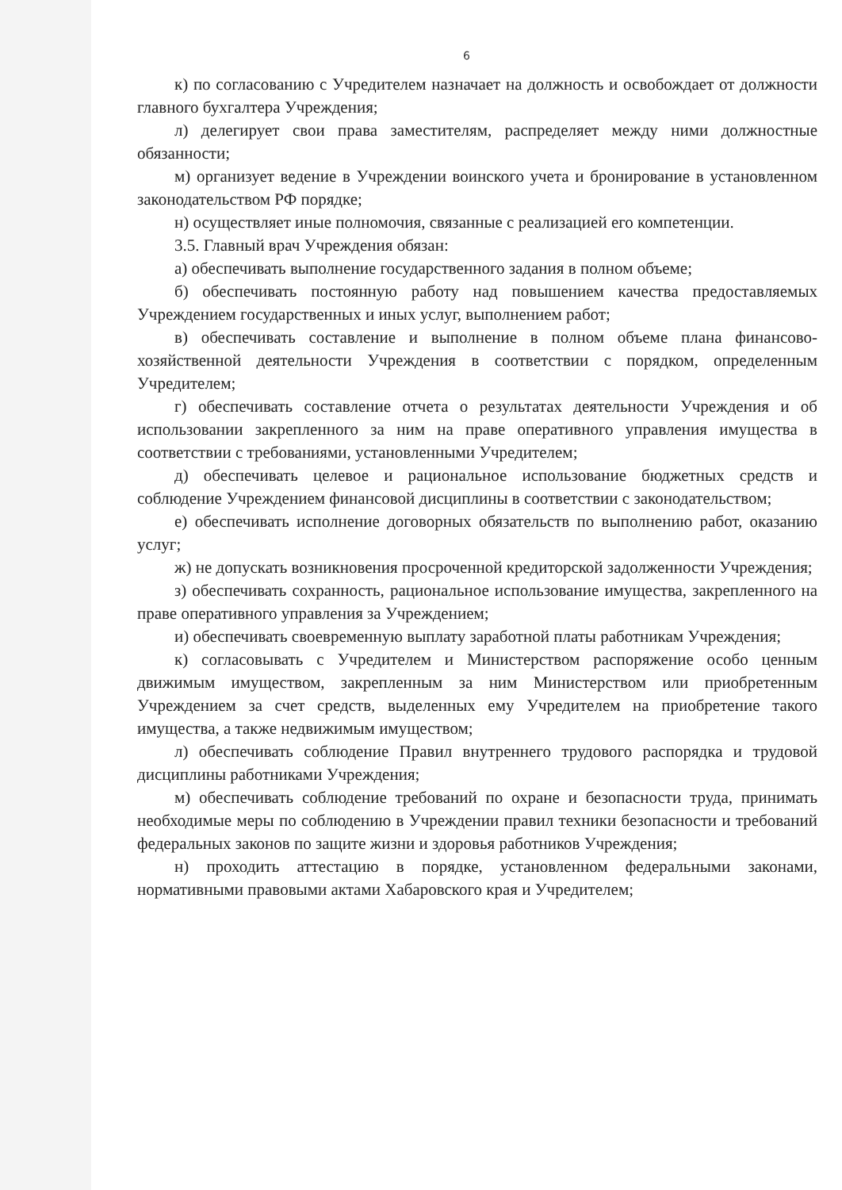6
к) по согласованию с Учредителем назначает на должность и освобождает от должности главного бухгалтера Учреждения;
л) делегирует свои права заместителям, распределяет между ними должностные обязанности;
м) организует ведение в Учреждении воинского учета и бронирование в установленном законодательством РФ порядке;
н) осуществляет иные полномочия, связанные с реализацией его компетенции.
3.5. Главный врач Учреждения обязан:
а) обеспечивать выполнение государственного задания в полном объеме;
б) обеспечивать постоянную работу над повышением качества предоставляемых Учреждением государственных и иных услуг, выполнением работ;
в) обеспечивать составление и выполнение в полном объеме плана финансово-хозяйственной деятельности Учреждения в соответствии с порядком, определенным Учредителем;
г) обеспечивать составление отчета о результатах деятельности Учреждения и об использовании закрепленного за ним на праве оперативного управления имущества в соответствии с требованиями, установленными Учредителем;
д) обеспечивать целевое и рациональное использование бюджетных средств и соблюдение Учреждением финансовой дисциплины в соответствии с законодательством;
е) обеспечивать исполнение договорных обязательств по выполнению работ, оказанию услуг;
ж) не допускать возникновения просроченной кредиторской задолженности Учреждения;
з) обеспечивать сохранность, рациональное использование имущества, закрепленного на праве оперативного управления за Учреждением;
и) обеспечивать своевременную выплату заработной платы работникам Учреждения;
к) согласовывать с Учредителем и Министерством распоряжение особо ценным движимым имуществом, закрепленным за ним Министерством или приобретенным Учреждением за счет средств, выделенных ему Учредителем на приобретение такого имущества, а также недвижимым имуществом;
л) обеспечивать соблюдение Правил внутреннего трудового распорядка и трудовой дисциплины работниками Учреждения;
м) обеспечивать соблюдение требований по охране и безопасности труда, принимать необходимые меры по соблюдению в Учреждении правил техники безопасности и требований федеральных законов по защите жизни и здоровья работников Учреждения;
н) проходить аттестацию в порядке, установленном федеральными законами, нормативными правовыми актами Хабаровского края и Учредителем;